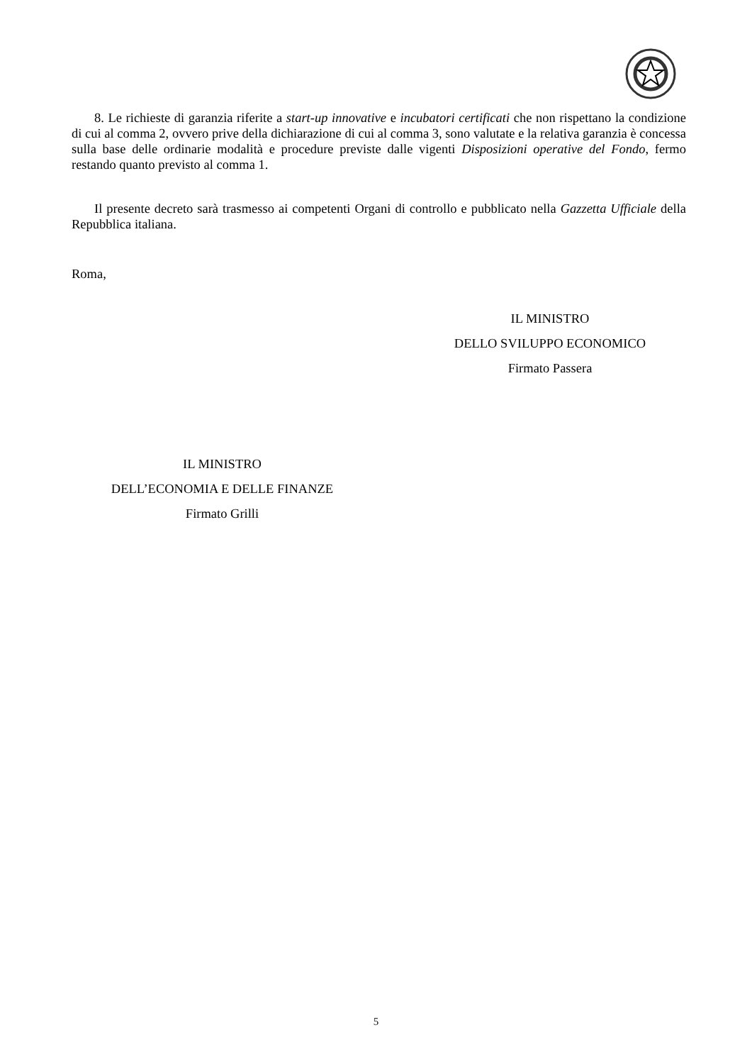8. Le richieste di garanzia riferite a start-up innovative e incubatori certificati che non rispettano la condizione di cui al comma 2, ovvero prive della dichiarazione di cui al comma 3, sono valutate e la relativa garanzia è concessa sulla base delle ordinarie modalità e procedure previste dalle vigenti Disposizioni operative del Fondo, fermo restando quanto previsto al comma 1.
Il presente decreto sarà trasmesso ai competenti Organi di controllo e pubblicato nella Gazzetta Ufficiale della Repubblica italiana.
Roma,
IL MINISTRO
DELLO SVILUPPO ECONOMICO
Firmato Passera
IL MINISTRO
DELL’ECONOMIA E DELLE FINANZE
Firmato Grilli
5